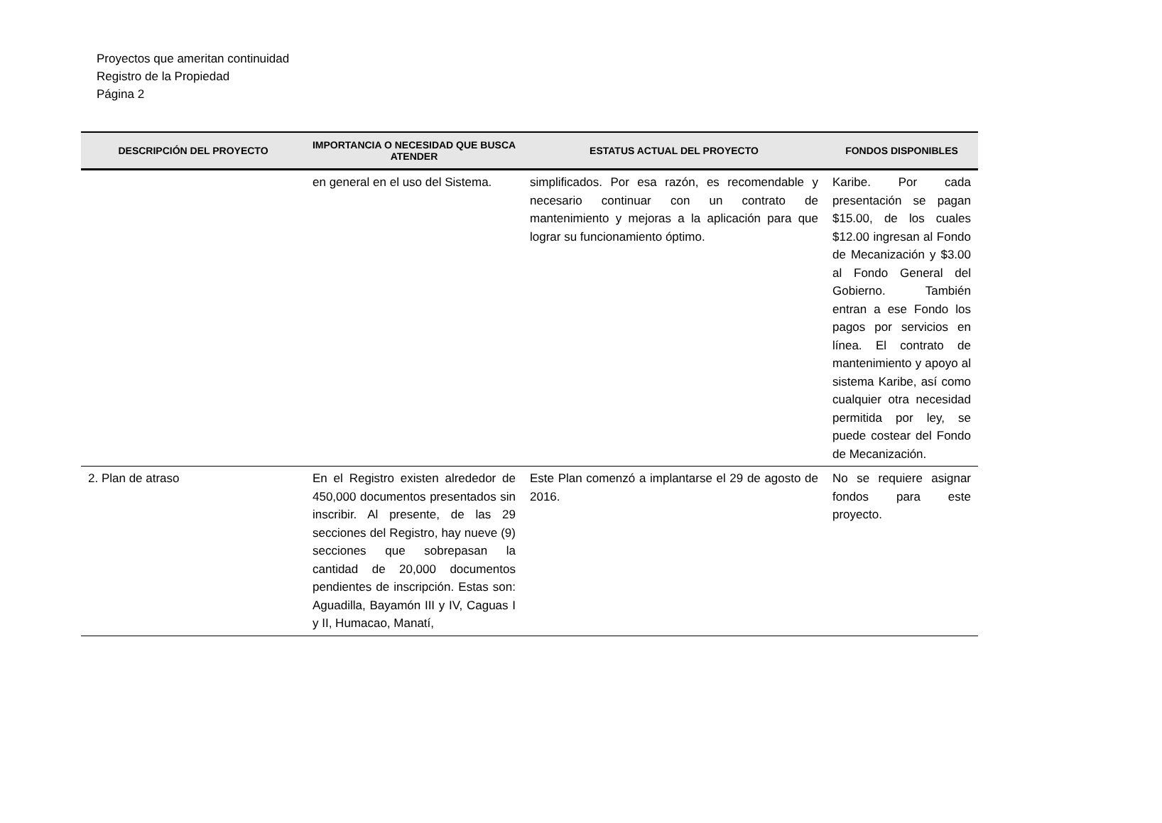Proyectos que ameritan continuidad
Registro de la Propiedad
Página 2
| DESCRIPCIÓN DEL PROYECTO | IMPORTANCIA O NECESIDAD QUE BUSCA ATENDER | ESTATUS ACTUAL DEL PROYECTO | FONDOS DISPONIBLES |
| --- | --- | --- | --- |
| | en general en el uso del Sistema. | simplificados. Por esa razón, es recomendable y necesario continuar con un contrato de mantenimiento y mejoras a la aplicación para que lograr su funcionamiento óptimo. | Karibe. Por cada presentación se pagan $15.00, de los cuales $12.00 ingresan al Fondo de Mecanización y $3.00 al Fondo General del Gobierno. También entran a ese Fondo los pagos por servicios en línea. El contrato de mantenimiento y apoyo al sistema Karibe, así como cualquier otra necesidad permitida por ley, se puede costear del Fondo de Mecanización. |
| 2. Plan de atraso | En el Registro existen alrededor de 450,000 documentos presentados sin inscribir. Al presente, de las 29 secciones del Registro, hay nueve (9) secciones que sobrepasan la cantidad de 20,000 documentos pendientes de inscripción. Estas son: Aguadilla, Bayamón III y IV, Caguas I y II, Humacao, Manatí, | Este Plan comenzó a implantarse el 29 de agosto de 2016. | No se requiere asignar fondos para este proyecto. |